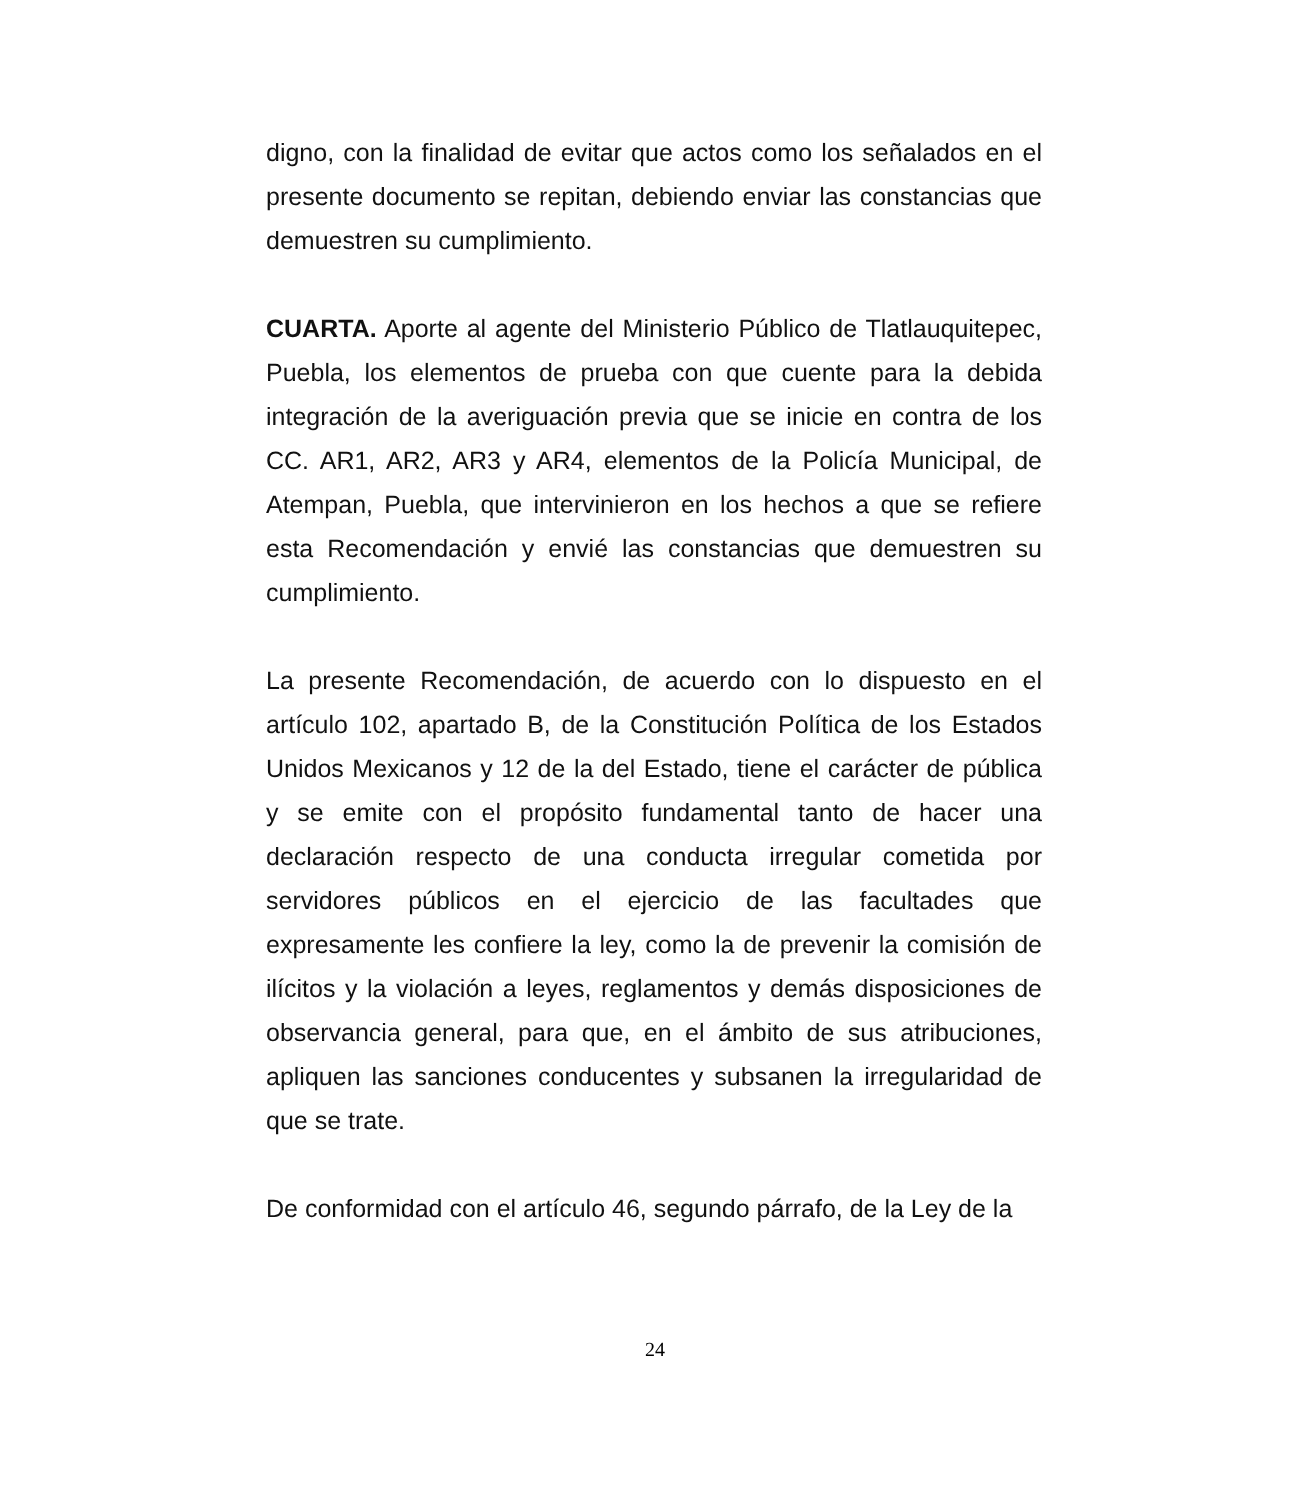digno, con la finalidad de evitar que actos como los señalados en el presente documento se repitan, debiendo enviar las constancias que demuestren su cumplimiento.
CUARTA. Aporte al agente del Ministerio Público de Tlatlauquitepec, Puebla, los elementos de prueba con que cuente para la debida integración de la averiguación previa que se inicie en contra de los CC. AR1, AR2, AR3 y AR4, elementos de la Policía Municipal, de Atempan, Puebla, que intervinieron en los hechos a que se refiere esta Recomendación y envié las constancias que demuestren su cumplimiento.
La presente Recomendación, de acuerdo con lo dispuesto en el artículo 102, apartado B, de la Constitución Política de los Estados Unidos Mexicanos y 12 de la del Estado, tiene el carácter de pública y se emite con el propósito fundamental tanto de hacer una declaración respecto de una conducta irregular cometida por servidores públicos en el ejercicio de las facultades que expresamente les confiere la ley, como la de prevenir la comisión de ilícitos y la violación a leyes, reglamentos y demás disposiciones de observancia general, para que, en el ámbito de sus atribuciones, apliquen las sanciones conducentes y subsanen la irregularidad de que se trate.
De conformidad con el artículo 46, segundo párrafo, de la Ley de la
24